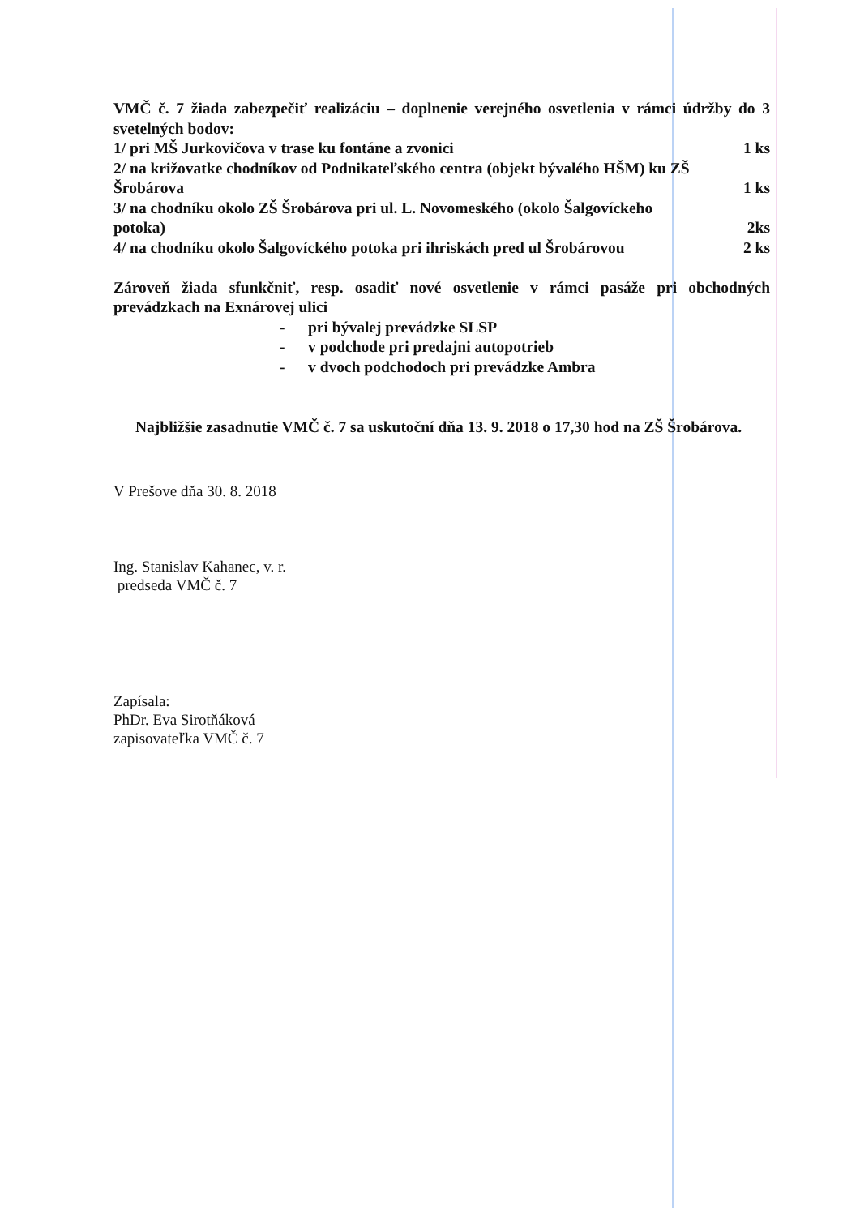VMČ č. 7 žiada zabezpečiť realizáciu – doplnenie verejného osvetlenia v rámci údržby do 3 svetelných bodov:
1/ pri MŠ Jurkovičova v trase ku fontáne a zvonici 1 ks
2/ na križovatke chodníkov od Podnikateľského centra (objekt bývalého HŠM) ku ZŠ
Šrobárova 1 ks
3/ na chodníku okolo ZŠ Šrobárova pri ul. L. Novomeského (okolo Šalgovíckeho
potoka) 2ks
4/ na chodníku okolo Šalgovíckého potoka pri ihriskách pred ul Šrobárovou 2 ks
Zároveň žiada sfunkčniť, resp. osadiť nové osvetlenie v rámci pasáže pri obchodných prevádzkach na Exnárovej ulici
- pri bývalej prevádzke SLSP
- v podchode pri predajni autopotrieb
- v dvoch podchodoch pri prevádzke Ambra
Najbližšie zasadnutie VMČ č. 7 sa uskutoční dňa 13. 9. 2018 o 17,30 hod na ZŠ Šrobárova.
V Prešove dňa 30. 8. 2018
Ing. Stanislav Kahanec, v. r.
predseda VMČ č. 7
Zapísala:
PhDr. Eva Sirotňáková
zapisovateľka VMČ č. 7